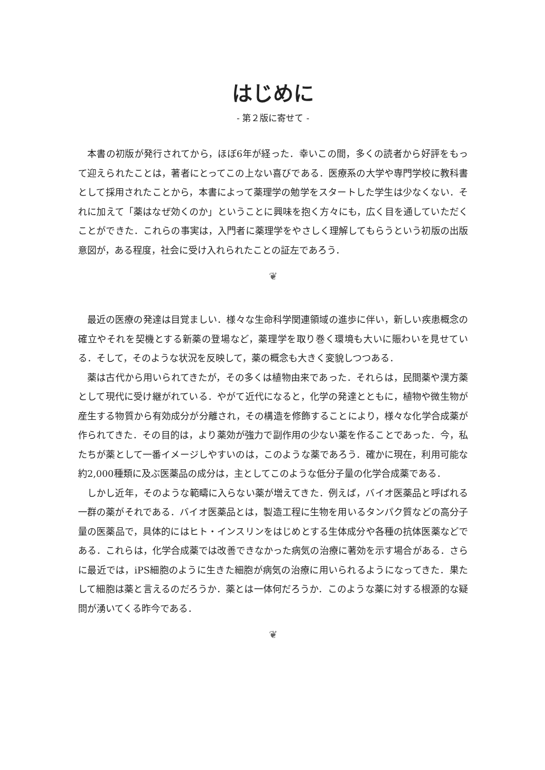はじめに
- 第２版に寄せて -
本書の初版が発行されてから，ほぼ6年が経った．幸いこの間，多くの読者から好評をもって迎えられたことは，著者にとってこの上ない喜びである．医療系の大学や専門学校に教科書として採用されたことから，本書によって薬理学の勉学をスタートした学生は少なくない．それに加えて「薬はなぜ効くのか」ということに興味を抱く方々にも，広く目を通していただくことができた．これらの事実は，入門者に薬理学をやさしく理解してもらうという初版の出版意図が，ある程度，社会に受け入れられたことの証左であろう．
❦
最近の医療の発達は目覚ましい．様々な生命科学関連領域の進歩に伴い，新しい疾患概念の確立やそれを契機とする新薬の登場など，薬理学を取り巻く環境も大いに賑わいを見せている．そして，そのような状況を反映して，薬の概念も大きく変貌しつつある．
薬は古代から用いられてきたが，その多くは植物由来であった．それらは，民間薬や漢方薬として現代に受け継がれている．やがて近代になると，化学の発達とともに，植物や微生物が産生する物質から有効成分が分離され，その構造を修飾することにより，様々な化学合成薬が作られてきた．その目的は，より薬効が強力で副作用の少ない薬を作ることであった．今，私たちが薬として一番イメージしやすいのは，このような薬であろう．確かに現在，利用可能な約2,000種類に及ぶ医薬品の成分は，主としてこのような低分子量の化学合成薬である．
しかし近年，そのような範疇に入らない薬が増えてきた．例えば，バイオ医薬品と呼ばれる一群の薬がそれである．バイオ医薬品とは，製造工程に生物を用いるタンパク質などの高分子量の医薬品で，具体的にはヒト・インスリンをはじめとする生体成分や各種の抗体医薬などである．これらは，化学合成薬では改善できなかった病気の治療に著効を示す場合がある．さらに最近では，iPS細胞のように生きた細胞が病気の治療に用いられるようになってきた．果たして細胞は薬と言えるのだろうか．薬とは一体何だろうか．このような薬に対する根源的な疑問が湧いてくる昨今である．
❦